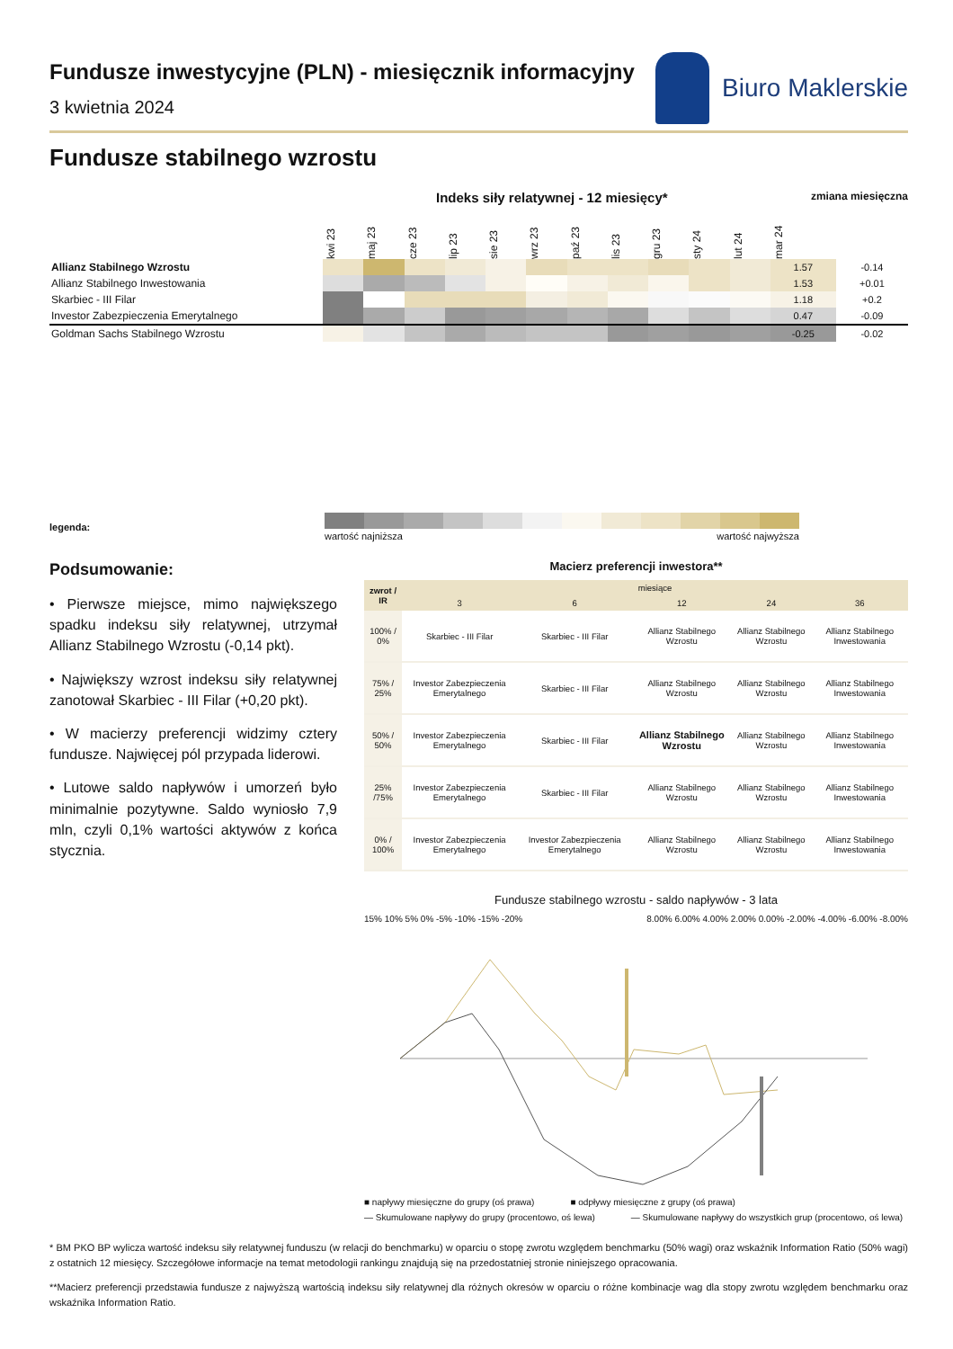Fundusze inwestycyjne (PLN) - miesięcznik informacyjny
3 kwietnia 2024
Biuro Maklerskie
Fundusze stabilnego wzrostu
Indeks siły relatywnej - 12 miesięcy*
zmiana miesięczna
| | kwi 23 | maj 23 | cze 23 | lip 23 | sie 23 | wrz 23 | paź 23 | lis 23 | gru 23 | sty 24 | lut 24 | mar 24 | |
| Allianz Stabilnego Wzrostu | | | | | | | | | | | | 1.57 | -0.14 |
| Allianz Stabilnego Inwestowania | | | | | | | | | | | | 1.53 | +0.01 |
| Skarbiec - III Filar | | | | | | | | | | | | 1.18 | +0.2 |
| Investor Zabezpieczenia Emerytalnego | | | | | | | | | | | | 0.47 | -0.09 |
| Goldman Sachs Stabilnego Wzrostu | | | | | | | | | | | | -0.25 | -0.02 |
legenda:
wartość najniższa wartość najwyższa
Podsumowanie:
• Pierwsze miejsce, mimo największego spadku indeksu siły relatywnej, utrzymał Allianz Stabilnego Wzrostu (-0,14 pkt).
• Największy wzrost indeksu siły relatywnej zanotował Skarbiec - III Filar (+0,20 pkt).
• W macierzy preferencji widzimy cztery fundusze. Najwięcej pól przypada liderowi.
• Lutowe saldo napływów i umorzeń było minimalnie pozytywne. Saldo wyniosło 7,9 mln, czyli 0,1% wartości aktywów z końca stycznia.
Macierz preferencji inwestora**
| zwrot / IR | miesiące | | | | |
| --- | --- | --- | --- | --- | --- |
| | 3 | 6 | 12 | 24 | 36 |
| 100% / 0% | Skarbiec - III Filar | Skarbiec - III Filar | Allianz Stabilnego Wzrostu | Allianz Stabilnego Wzrostu | Allianz Stabilnego Inwestowania |
| 75% / 25% | Investor Zabezpieczenia Emerytalnego | Skarbiec - III Filar | Allianz Stabilnego Wzrostu | Allianz Stabilnego Wzrostu | Allianz Stabilnego Inwestowania |
| 50% / 50% | Investor Zabezpieczenia Emerytalnego | Skarbiec - III Filar | Allianz Stabilnego Wzrostu | Allianz Stabilnego Wzrostu | Allianz Stabilnego Inwestowania |
| 25% /75% | Investor Zabezpieczenia Emerytalnego | Skarbiec - III Filar | Allianz Stabilnego Wzrostu | Allianz Stabilnego Wzrostu | Allianz Stabilnego Inwestowania |
| 0% / 100% | Investor Zabezpieczenia Emerytalnego | Investor Zabezpieczenia Emerytalnego | Allianz Stabilnego Wzrostu | Allianz Stabilnego Wzrostu | Allianz Stabilnego Inwestowania |
Fundusze stabilnego wzrostu - saldo napływów - 3 lata
15% 10% 5% 0% -5% -10% -15% -20%
8.00% 6.00% 4.00% 2.00% 0.00% -2.00% -4.00% -6.00% -8.00%
■ napływy miesięczne do grupy (oś prawa) ■ odpływy miesięczne z grupy (oś prawa) — Skumulowane napływy do grupy (procentowo, oś lewa) — Skumulowane napływy do wszystkich grup (procentowo, oś lewa)
* BM PKO BP wylicza wartość indeksu siły relatywnej funduszu (w relacji do benchmarku) w oparciu o stopę zwrotu względem benchmarku (50% wagi) oraz wskaźnik Information Ratio (50% wagi) z ostatnich 12 miesięcy. Szczegółowe informacje na temat metodologii rankingu znajdują się na przedostatniej stronie niniejszego opracowania.
**Macierz preferencji przedstawia fundusze z najwyższą wartością indeksu siły relatywnej dla różnych okresów w oparciu o różne kombinacje wag dla stopy zwrotu względem benchmarku oraz wskaźnika Information Ratio.